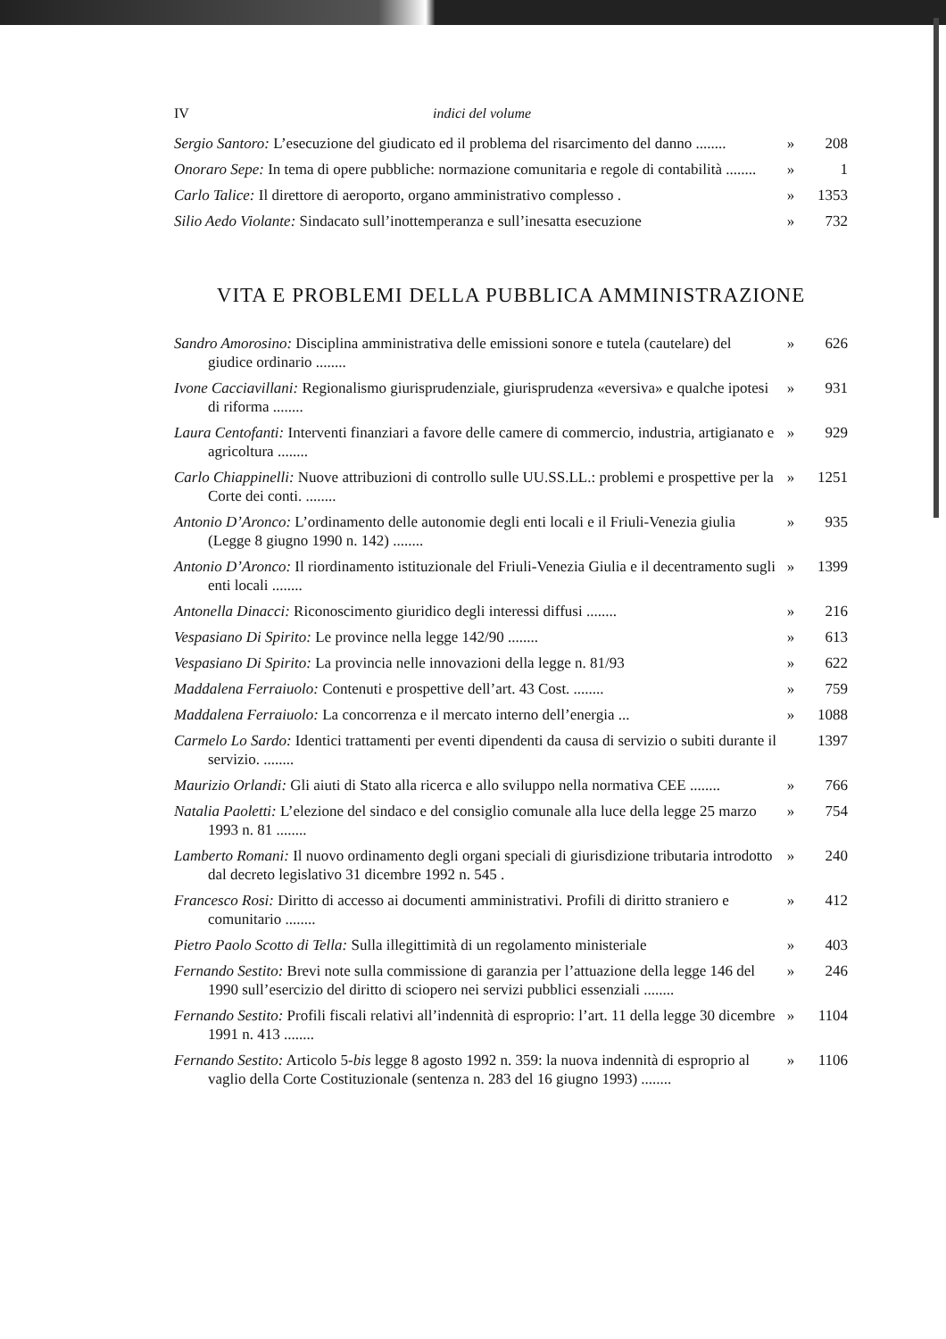IV indici del volume
Sergio Santoro: L’esecuzione del giudicato ed il problema del risarcimento del danno ........
» 208
Onoraro Sepe: In tema di opere pubbliche: normazione comunitaria e regole di contabilità ........
» 1
Carlo Talice: Il direttore di aeroporto, organo amministrativo complesso .
» 1353
Silio Aedo Violante: Sindacato sull’inottemperanza e sull’inesatta esecuzione
» 732
VITA E PROBLEMI DELLA PUBBLICA AMMINISTRAZIONE
Sandro Amorosino: Disciplina amministrativa delle emissioni sonore e tutela (cautelare) del giudice ordinario ........
» 626
Ivone Cacciavillani: Regionalismo giurisprudenziale, giurisprudenza «eversiva» e qualche ipotesi di riforma ........
» 931
Laura Centofanti: Interventi finanziari a favore delle camere di commercio, industria, artigianato e agricoltura ........
» 929
Carlo Chiappinelli: Nuove attribuzioni di controllo sulle UU.SS.LL.: problemi e prospettive per la Corte dei conti. ........
» 1251
Antonio D’Aronco: L’ordinamento delle autonomie degli enti locali e il Friuli-Venezia giulia (Legge 8 giugno 1990 n. 142) ........
» 935
Antonio D’Aronco: Il riordinamento istituzionale del Friuli-Venezia Giulia e il decentramento sugli enti locali ........
» 1399
Antonella Dinacci: Riconoscimento giuridico degli interessi diffusi ........
» 216
Vespasiano Di Spirito: Le province nella legge 142/90 ........
» 613
Vespasiano Di Spirito: La provincia nelle innovazioni della legge n. 81/93
» 622
Maddalena Ferraiuolo: Contenuti e prospettive dell’art. 43 Cost. ........
» 759
Maddalena Ferraiuolo: La concorrenza e il mercato interno dell’energia ...
» 1088
Carmelo Lo Sardo: Identici trattamenti per eventi dipendenti da causa di servizio o subiti durante il servizio. ........
1397
Maurizio Orlandi: Gli aiuti di Stato alla ricerca e allo sviluppo nella normativa CEE ........
» 766
Natalia Paoletti: L’elezione del sindaco e del consiglio comunale alla luce della legge 25 marzo 1993 n. 81 ........
» 754
Lamberto Romani: Il nuovo ordinamento degli organi speciali di giurisdizione tributaria introdotto dal decreto legislativo 31 dicembre 1992 n. 545 .
» 240
Francesco Rosi: Diritto di accesso ai documenti amministrativi. Profili di diritto straniero e comunitario ........
» 412
Pietro Paolo Scotto di Tella: Sulla illegittimità di un regolamento ministeriale
» 403
Fernando Sestito: Brevi note sulla commissione di garanzia per l’attuazione della legge 146 del 1990 sull’esercizio del diritto di sciopero nei servizi pubblici essenziali ........
» 246
Fernando Sestito: Profili fiscali relativi all’indennità di esproprio: l’art. 11 della legge 30 dicembre 1991 n. 413 ........
» 1104
Fernando Sestito: Articolo 5-bis legge 8 agosto 1992 n. 359: la nuova indennità di esproprio al vaglio della Corte Costituzionale (sentenza n. 283 del 16 giugno 1993) ........
» 1106